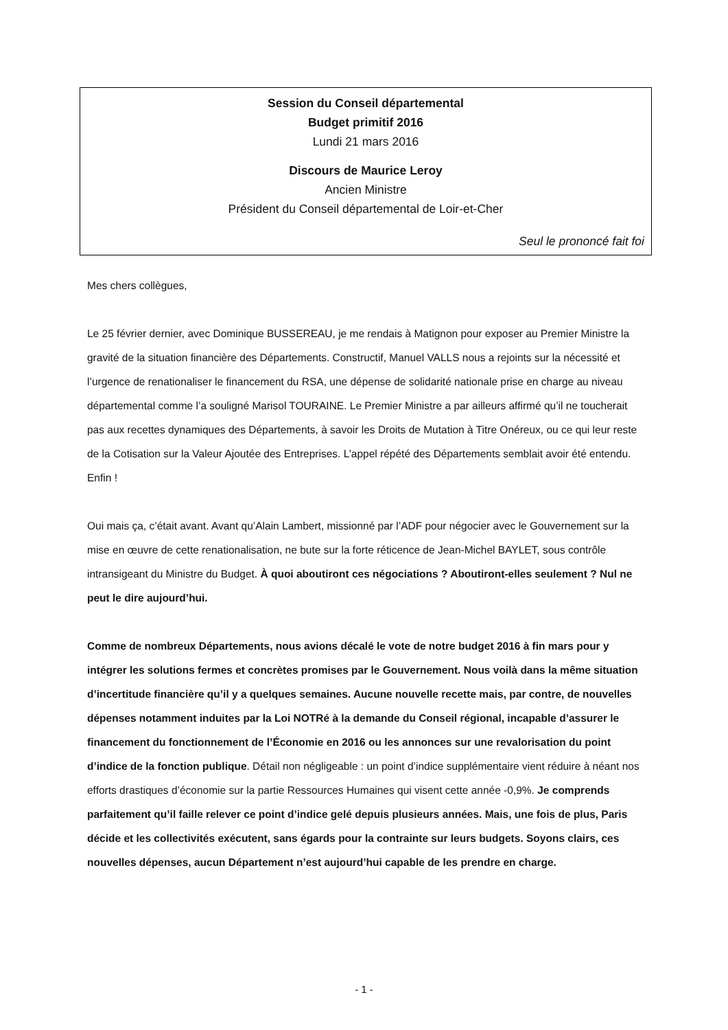Session du Conseil départemental
Budget primitif 2016
Lundi 21 mars 2016
Discours de Maurice Leroy
Ancien Ministre
Président du Conseil départemental de Loir-et-Cher
Seul le prononcé fait foi
Mes chers collègues,
Le 25 février dernier, avec Dominique BUSSEREAU, je me rendais à Matignon pour exposer au Premier Ministre la gravité de la situation financière des Départements. Constructif, Manuel VALLS nous a rejoints sur la nécessité et l’urgence de renationaliser le financement du RSA, une dépense de solidarité nationale prise en charge au niveau départemental comme l’a souligné Marisol TOURAINE. Le Premier Ministre a par ailleurs affirmé qu’il ne toucherait pas aux recettes dynamiques des Départements, à savoir les Droits de Mutation à Titre Onéreux, ou ce qui leur reste de la Cotisation sur la Valeur Ajoutée des Entreprises. L’appel répété des Départements semblait avoir été entendu. Enfin !
Oui mais ça, c’était avant. Avant qu’Alain Lambert, missionné par l’ADF pour négocier avec le Gouvernement sur la mise en œuvre de cette renationalisation, ne bute sur la forte réticence de Jean-Michel BAYLET, sous contrôle intransigeant du Ministre du Budget. À quoi aboutiront ces négociations ? Aboutiront-elles seulement ? Nul ne peut le dire aujourd’hui.
Comme de nombreux Départements, nous avions décalé le vote de notre budget 2016 à fin mars pour y intégrer les solutions fermes et concrètes promises par le Gouvernement. Nous voilà dans la même situation d’incertitude financière qu’il y a quelques semaines. Aucune nouvelle recette mais, par contre, de nouvelles dépenses notamment induites par la Loi NOTRé à la demande du Conseil régional, incapable d’assurer le financement du fonctionnement de l’Économie en 2016 ou les annonces sur une revalorisation du point d’indice de la fonction publique. Détail non négligeable : un point d’indice supplémentaire vient réduire à néant nos efforts drastiques d’économie sur la partie Ressources Humaines qui visent cette année -0,9%. Je comprends parfaitement qu’il faille relever ce point d’indice gelé depuis plusieurs années. Mais, une fois de plus, Paris décide et les collectivités exécutent, sans égards pour la contrainte sur leurs budgets. Soyons clairs, ces nouvelles dépenses, aucun Département n’est aujourd’hui capable de les prendre en charge.
- 1 -